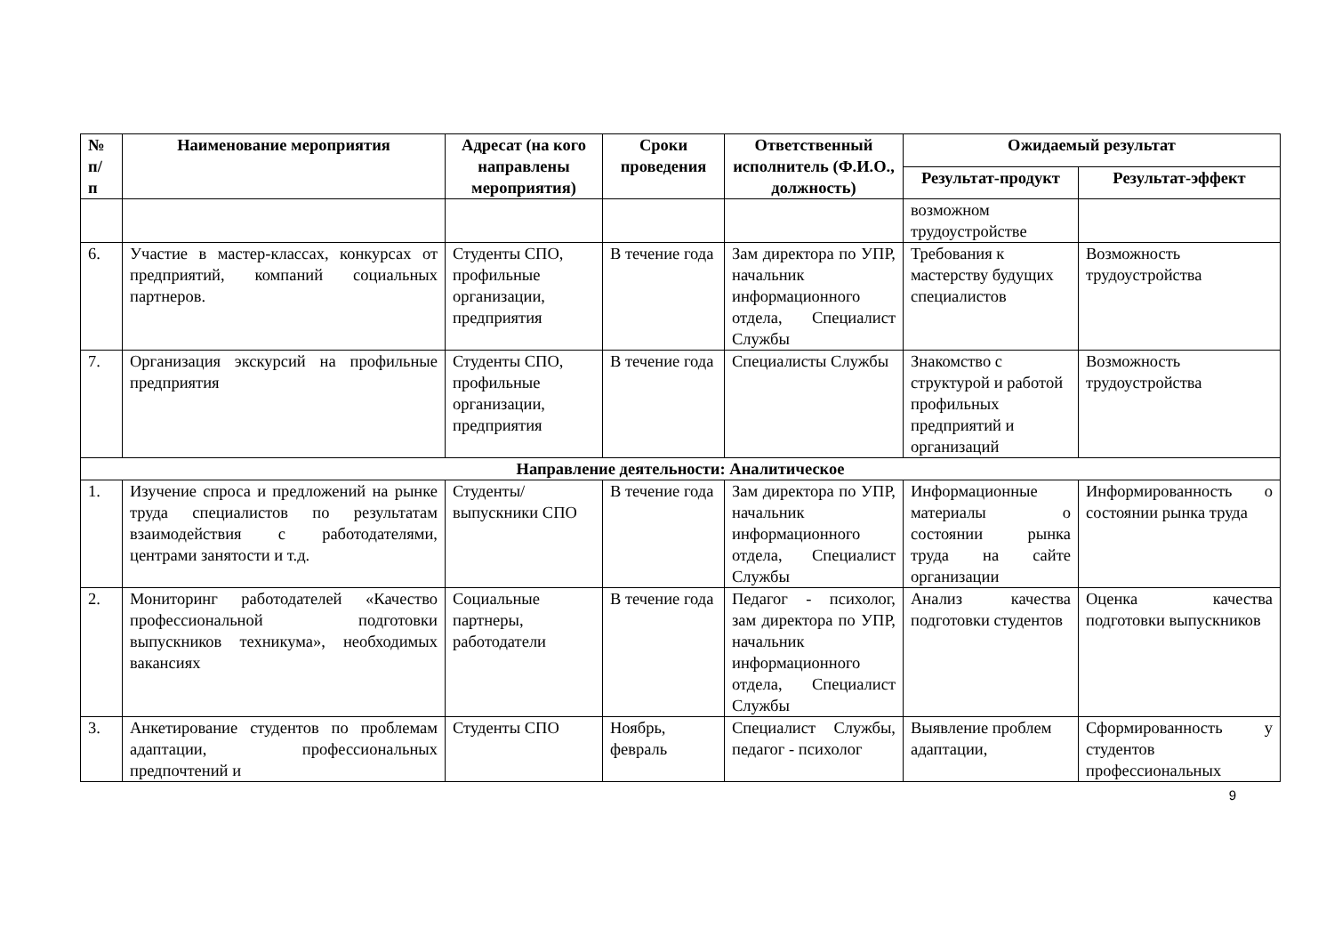| № п/ п | Наименование мероприятия | Адресат (на кого направлены мероприятия) | Сроки проведения | Ответственный исполнитель (Ф.И.О., должность) | Ожидаемый результат | |
| --- | --- | --- | --- | --- | --- | --- |
| | | | | | Результат-продукт | Результат-эффект |
| | | | | | возможном трудоустройстве | |
| 6. | Участие в мастер-классах, конкурсах от предприятий, компаний социальных партнеров. | Студенты СПО, профильные организации, предприятия | В течение года | Зам директора по УПР, начальник информационного отдела, Специалист Службы | Требования к мастерству будущих специалистов | Возможность трудоустройства |
| 7. | Организация экскурсий на профильные предприятия | Студенты СПО, профильные организации, предприятия | В течение года | Специалисты Службы | Знакомство с структурой и работой профильных предприятий и организаций | Возможность трудоустройства |
| Направление деятельности: Аналитическое | | | | | | |
| 1. | Изучение спроса и предложений на рынке труда специалистов по результатам взаимодействия с работодателями, центрами занятости и т.д. | Студенты/ выпускники СПО | В течение года | Зам директора по УПР, начальник информационного отдела, Специалист Службы | Информационные материалы о состоянии рынка труда на сайте организации | Информированность о состоянии рынка труда |
| 2. | Мониторинг работодателей «Качество профессиональной подготовки выпускников техникума», необходимых вакансиях | Социальные партнеры, работодатели | В течение года | Педагог - психолог, зам директора по УПР, начальник информационного отдела, Специалист Службы | Анализ качества подготовки студентов | Оценка качества подготовки выпускников |
| 3. | Анкетирование студентов по проблемам адаптации, профессиональных предпочтений и | Студенты СПО | Ноябрь, февраль | Специалист Службы, педагог - психолог | Выявление проблем адаптации, | Сформированность у студентов профессиональных |
9